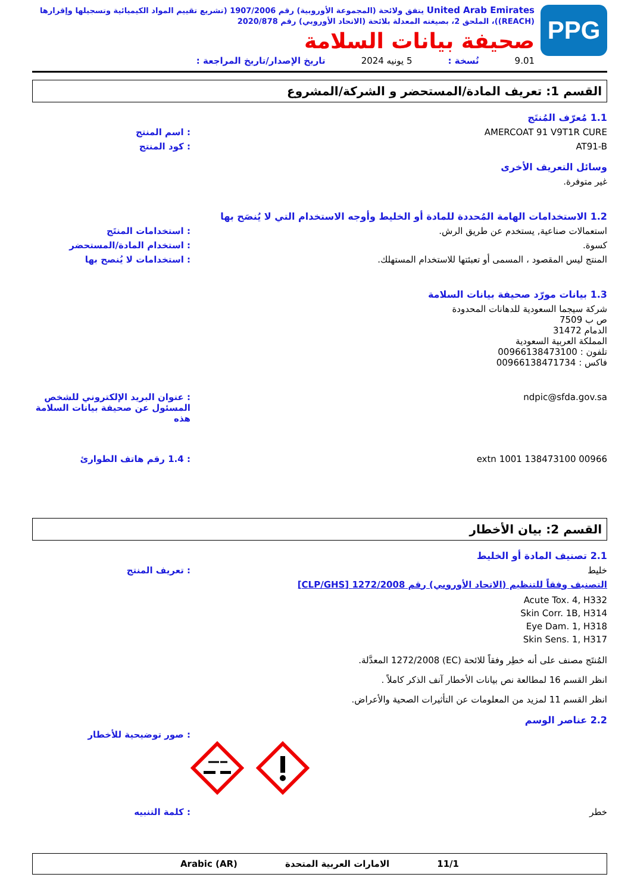PPG
United Arab Emirates يتفق ولائحة (المجموعة الأوروبية) رقم 1907/2006 (تشريع تقييم المواد الكيميائية وتسجيلها وإقرارها (REACH))، الملحق 2، بصيغته المعدلة بلائحة (الاتحاد الأوروبي) رقم 2020/878
صحيفة بيانات السلامة
9.01 نُسخة : 5 يونيه 2024 تاريخ الإصدار/تاريخ المراجعة :
القسم 1: تعريف المادة/المستحضر و الشركة/المشروع
1.1 مُعرّف المُنتَج
AMERCOAT 91 V9T1R CURE : اسم المنتج
AT91-B : كود المنتج
وسائل التعريف الأخرى
غير متوفرة.
1.2 الاستخدامات الهامة المُحددة للمادة أو الخليط وأوجه الاستخدام التي لا يُنصَح بها
استعمالات صناعية, يستخدم عن طريق الرش. : استخدامات المنتَج
كسوة. : استخدام المادة/المستحضر
المنتج ليس المقصود ، المسمى أو تعبئتها للاستخدام المستهلك. : استخدامات لا يُنصح بها
1.3 بيانات مورّد صحيفة بيانات السلامة
شركة سيجما السعودية للدهانات المحدودة
ص ب 7509
الدمام 31472
المملكة العربية السعودية
تلفون : 00966138473100
فاكس : 00966138471734
ndpic@sfda.gov.sa : عنوان البريد الإلكتروني للشخص المسئول عن صحيفة بيانات السلامة هذه
00966 138473100 extn 1001 : 1.4 رقم هاتف الطوارئ
القسم 2: بيان الأخطار
2.1 تصنيف المادة أو الخليط
خليط : تعريف المنتج
التصنيف وفقاً للتنظيم (الاتحاد الأوروبي) رقم 1272/2008 [CLP/GHS]
Acute Tox. 4, H332
Skin Corr. 1B, H314
Eye Dam. 1, H318
Skin Sens. 1, H317
المُنتَج مصنف على أنه خطِر وفقاً للائحة (EC) 1272/2008 المعدَّلة.
انظر القسم 16 لمطالعة نص بيانات الأخطار آنف الذكر كاملاً .
انظر القسم 11 لمزيد من المعلومات عن التأثيرات الصحية والأعراض.
2.2 عناصر الوسم
: صور توضيحية للأخطار
خطر : كلمة التنبيه
11/1 الامارات العربية المتحدة Arabic (AR)